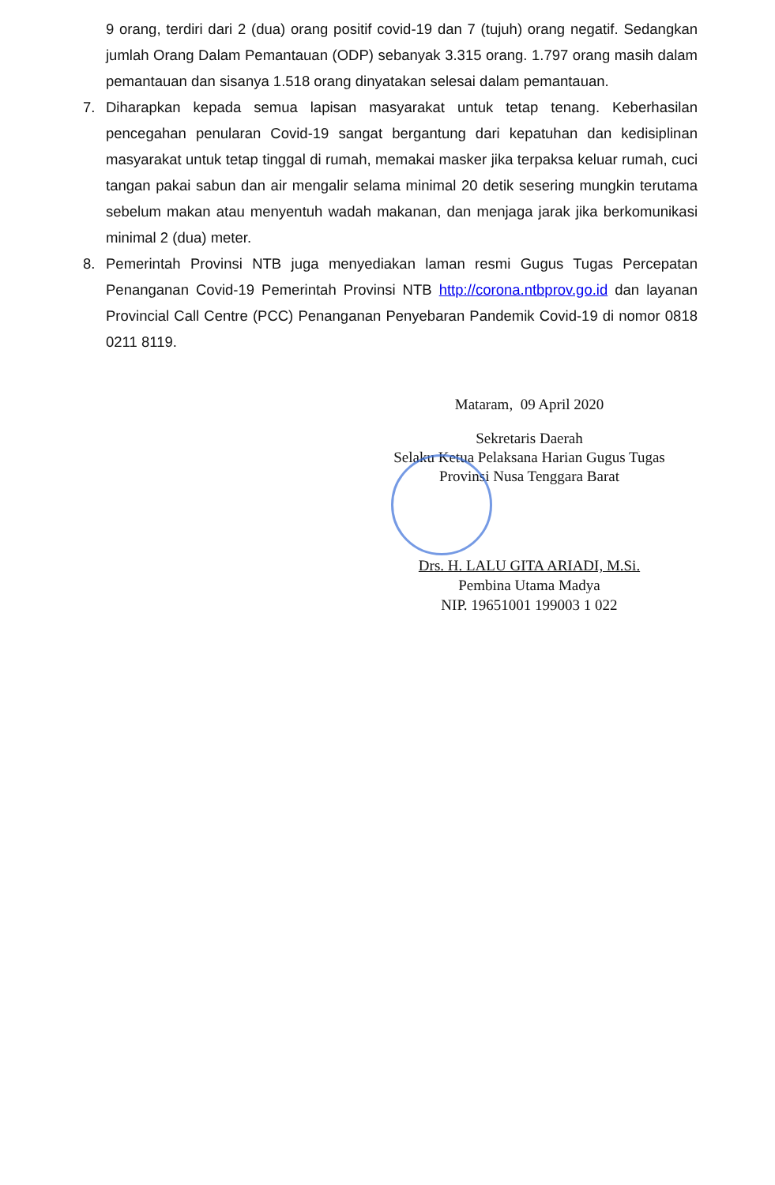9 orang, terdiri dari 2 (dua) orang positif covid-19 dan 7 (tujuh) orang negatif. Sedangkan jumlah Orang Dalam Pemantauan (ODP) sebanyak 3.315 orang. 1.797 orang masih dalam pemantauan dan sisanya 1.518 orang dinyatakan selesai dalam pemantauan.
7. Diharapkan kepada semua lapisan masyarakat untuk tetap tenang. Keberhasilan pencegahan penularan Covid-19 sangat bergantung dari kepatuhan dan kedisiplinan masyarakat untuk tetap tinggal di rumah, memakai masker jika terpaksa keluar rumah, cuci tangan pakai sabun dan air mengalir selama minimal 20 detik sesering mungkin terutama sebelum makan atau menyentuh wadah makanan, dan menjaga jarak jika berkomunikasi minimal 2 (dua) meter.
8. Pemerintah Provinsi NTB juga menyediakan laman resmi Gugus Tugas Percepatan Penanganan Covid-19 Pemerintah Provinsi NTB http://corona.ntbprov.go.id dan layanan Provincial Call Centre (PCC) Penanganan Penyebaran Pandemik Covid-19 di nomor 0818 0211 8119.
Mataram, 09 April 2020
Sekretaris Daerah
Selaku Ketua Pelaksana Harian Gugus Tugas
Provinsi Nusa Tenggara Barat
Drs. H. LALU GITA ARIADI, M.Si.
Pembina Utama Madya
NIP. 19651001 199003 1 022